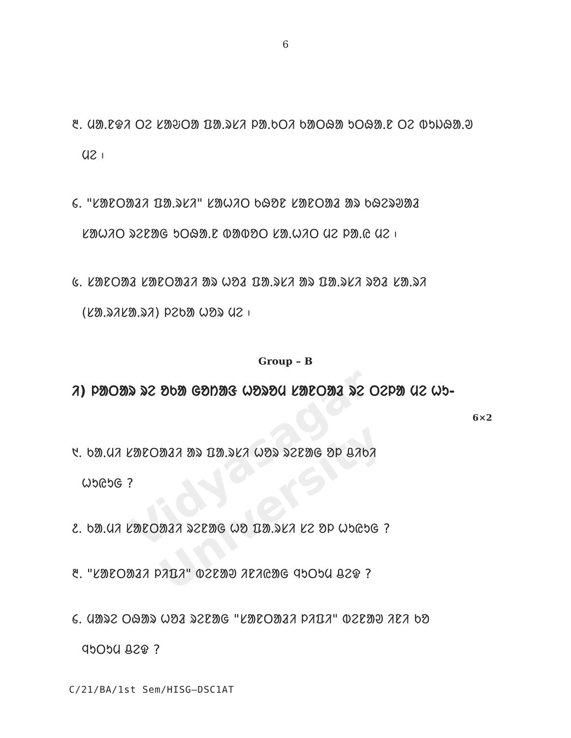Vidyasagar University
6
᱓. ᱢᱟᱹᱱᱫᱤ ᱛᱮ ᱥᱟᱶᱛᱟ ᱯᱟᱹᱨᱥᱤ ᱞᱟᱹᱠᱛᱤ ᱠᱟᱛᱷᱟ ᱩᱛᱷᱟᱹᱱ ᱛᱮ ᱵᱩᱡᱷᱟᱹᱣ
ᱢᱮ ᱾
᱔. "ᱥᱟᱱᱛᱟᱲᱤ ᱯᱟᱹᱨᱥᱤ" ᱥᱟᱦᱤᱛ ᱠᱷᱚᱱ ᱥᱟᱱᱛᱟᱲ ᱟᱨ ᱠᱷᱮᱨᱣᱟᱲ
ᱥᱟᱦᱤᱛ ᱨᱮᱱᱟᱜ ᱩᱛᱷᱟᱹᱱ ᱵᱟᱵᱚᱛ ᱥᱟᱹᱦᱤᱛ ᱢᱮ ᱞᱟᱹᱭ ᱢᱮ ᱾
᱕. ᱥᱟᱱᱛᱟᱲ ᱥᱟᱱᱛᱟᱲᱤ ᱟᱨ ᱦᱚᱲ ᱯᱟᱹᱨᱥᱤ ᱟᱨ ᱯᱟᱹᱨᱥᱤ ᱨᱚᱲ ᱥᱟᱹᱨᱤ
(ᱥᱟᱹᱨᱤᱥᱟᱹᱨᱤ) ᱞᱮᱠᱟ ᱦᱚᱨ ᱢᱮ ᱾
Group – B
ᱤ) ᱞᱟᱛᱟᱨ ᱨᱮ ᱚᱠᱟ ᱜᱚᱴᱟᱝ ᱦᱚᱨᱚᱢ ᱥᱟᱱᱛᱟᱲ ᱨᱮ ᱛᱮᱞᱟ ᱢᱮ ᱦᱩ-
6×2
᱑. ᱠᱟᱹᱢᱤ ᱥᱟᱱᱛᱟᱲᱤ ᱟᱨ ᱯᱟᱹᱨᱥᱤ ᱦᱚᱨ ᱨᱮᱱᱟᱜ ᱚᱞ ᱪᱤᱠᱤ
ᱦᱩᱭᱩᱜ ?
᱒. ᱠᱟᱹᱢᱤ ᱥᱟᱱᱛᱟᱲᱤ ᱨᱮᱱᱟᱜ ᱦᱚ ᱯᱟᱹᱨᱥᱤ ᱥᱮ ᱚᱞ ᱦᱩᱭᱩᱜ ?
᱓. "ᱥᱟᱱᱛᱟᱲᱤ ᱞᱤᱯᱤ" ᱵᱮᱱᱟᱣ ᱤᱱᱤᱭᱟᱜ ᱧᱩᱛᱩᱢ ᱪᱮᱫ ?
᱔. ᱢᱟᱨᱮ ᱛᱷᱟᱨ ᱦᱚᱲ ᱨᱮᱱᱟᱜ "ᱥᱟᱱᱛᱟᱲᱤ ᱞᱤᱯᱤ" ᱵᱮᱱᱟᱣ ᱤᱱᱤ ᱠᱚ
ᱧᱩᱛᱩᱢ ᱪᱮᱫ ?
C/21/BA/1st Sem/HISG–DSC1AT